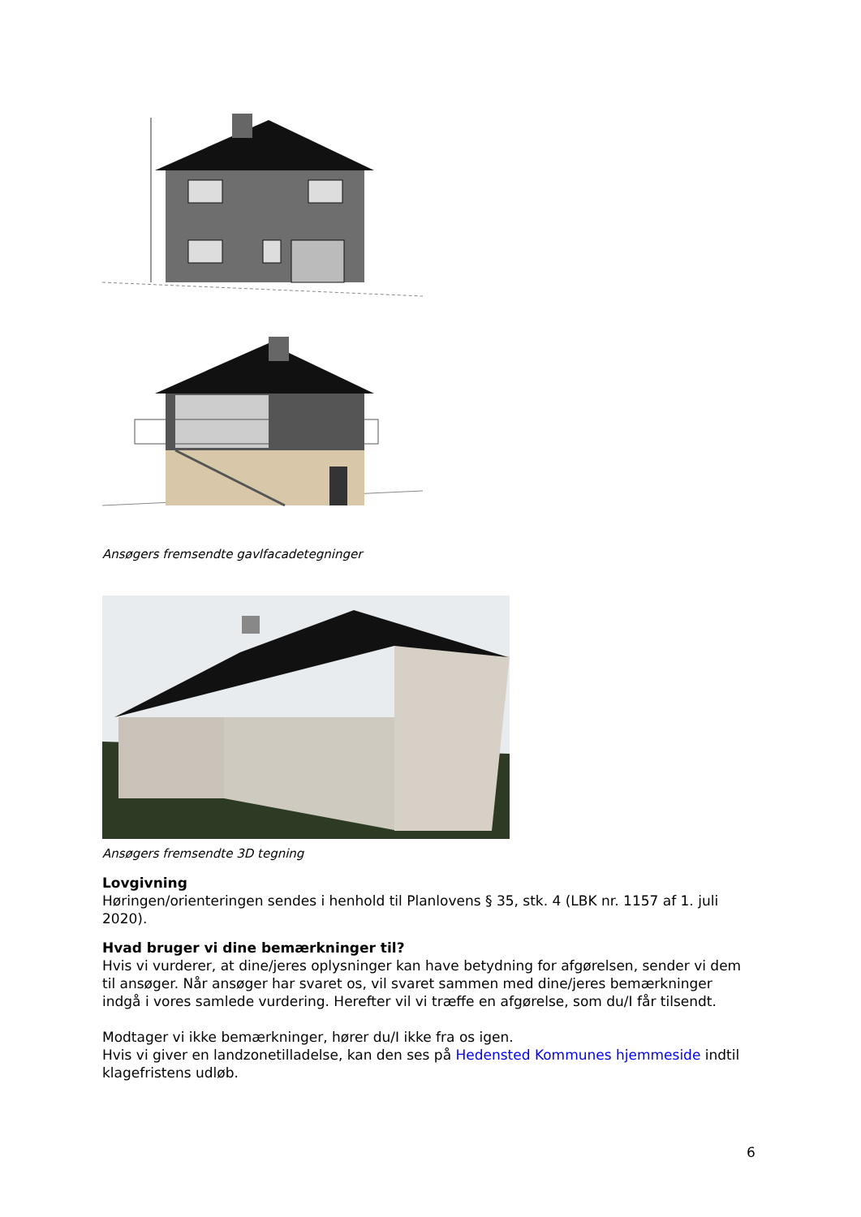Ansøgers fremsendte gavlfacadetegninger
Ansøgers fremsendte 3D tegning
Lovgivning
Høringen/orienteringen sendes i henhold til Planlovens § 35, stk. 4 (LBK nr. 1157 af 1. juli 2020).
Hvad bruger vi dine bemærkninger til?
Hvis vi vurderer, at dine/jeres oplysninger kan have betydning for afgørelsen, sender vi dem til ansøger. Når ansøger har svaret os, vil svaret sammen med dine/jeres bemærkninger indgå i vores samlede vurdering. Herefter vil vi træffe en afgørelse, som du/I får tilsendt.
Modtager vi ikke bemærkninger, hører du/I ikke fra os igen.
Hvis vi giver en landzonetilladelse, kan den ses på Hedensted Kommunes hjemmeside indtil klagefristens udløb.
6